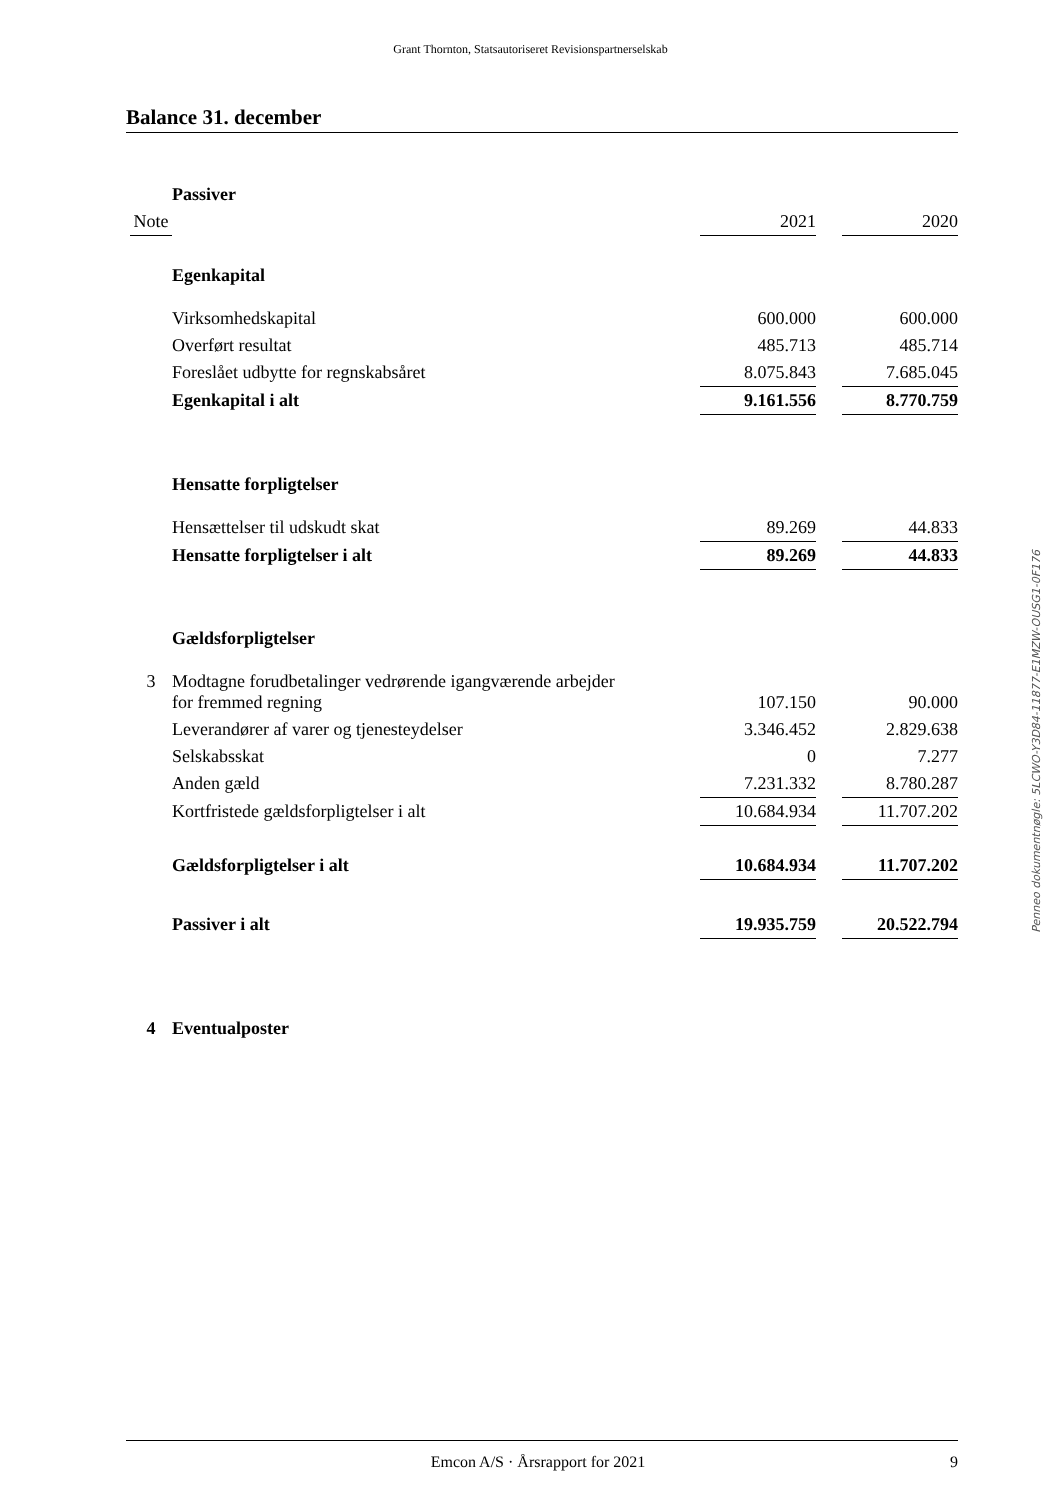Grant Thornton, Statsautoriseret Revisionspartnerselskab
Balance 31. december
| | Passiver | | | |
| Note | | 2021 | | 2020 |
| | Egenkapital | | | |
| | Virksomhedskapital | 600.000 | | 600.000 |
| | Overført resultat | 485.713 | | 485.714 |
| | Foreslået udbytte for regnskabsåret | 8.075.843 | | 7.685.045 |
| | Egenkapital i alt | 9.161.556 | | 8.770.759 |
| | Hensatte forpligtelser | | | |
| | Hensættelser til udskudt skat | 89.269 | | 44.833 |
| | Hensatte forpligtelser i alt | 89.269 | | 44.833 |
| | Gældsforpligtelser | | | |
| 3 | Modtagne forudbetalinger vedrørende igangværende arbejder for fremmed regning | 107.150 | | 90.000 |
| | Leverandører af varer og tjenesteydelser | 3.346.452 | | 2.829.638 |
| | Selskabsskat | 0 | | 7.277 |
| | Anden gæld | 7.231.332 | | 8.780.287 |
| | Kortfristede gældsforpligtelser i alt | 10.684.934 | | 11.707.202 |
| | Gældsforpligtelser i alt | 10.684.934 | | 11.707.202 |
| | Passiver i alt | 19.935.759 | | 20.522.794 |
| 4 | Eventualposter | | | |
Penneo dokumentnøgle: 5LCWO-Y3D84-11877-E1MZW-OUSG1-0F176
Emcon A/S · Årsrapport for 2021 9